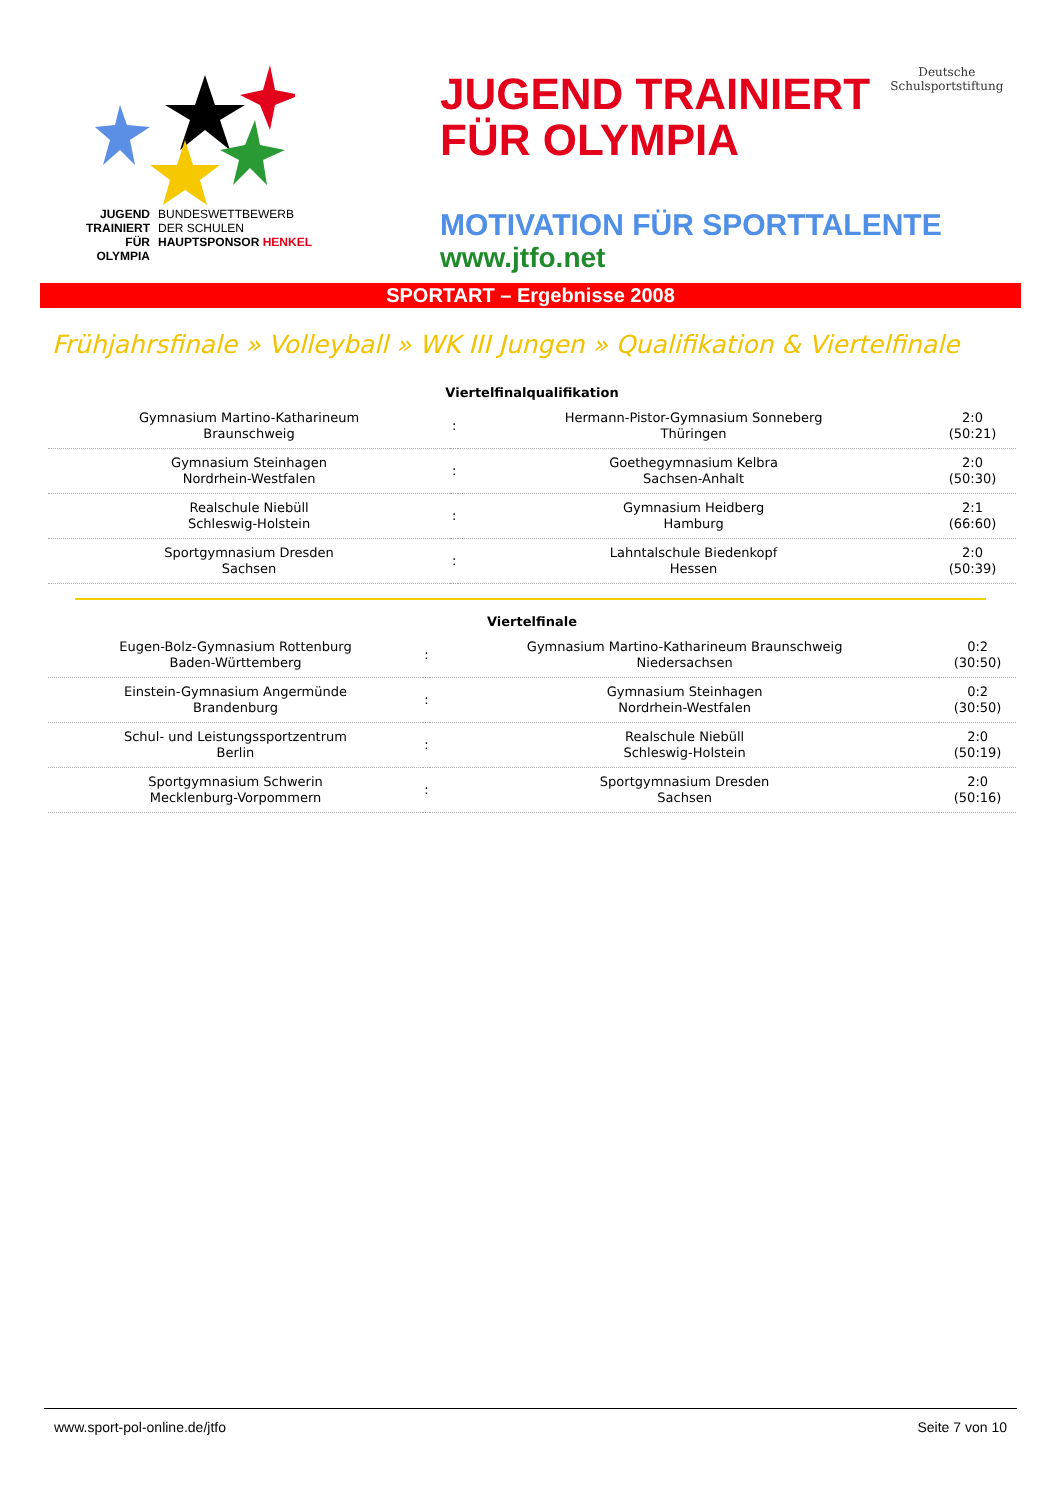JUGEND TRAINIERT FÜR OLYMPIA
BUNDESWETTBEWERB
DER SCHULEN
HAUPTSPONSOR HENKEL
JUGEND TRAINIERT
FÜR OLYMPIA
Deutsche
Schulsportstiftung
MOTIVATION FÜR SPORTTALENTE
www.jtfo.net
SPORTART – Ergebnisse 2008
Frühjahrsfinale » Volleyball » WK III Jungen » Qualifikation & Viertelfinale
| Viertelfinalqualifikation | | | |
| --- | --- | --- | --- |
| Gymnasium Martino-Katharineum Braunschweig | : | Hermann-Pistor-Gymnasium Sonneberg Thüringen | 2:0 (50:21) |
| Gymnasium Steinhagen Nordrhein-Westfalen | : | Goethegymnasium Kelbra Sachsen-Anhalt | 2:0 (50:30) |
| Realschule Niebüll Schleswig-Holstein | : | Gymnasium Heidberg Hamburg | 2:1 (66:60) |
| Sportgymnasium Dresden Sachsen | : | Lahntalschule Biedenkopf Hessen | 2:0 (50:39) |
| Viertelfinale | | | |
| --- | --- | --- | --- |
| Eugen-Bolz-Gymnasium Rottenburg Baden-Württemberg | : | Gymnasium Martino-Katharineum Braunschweig Niedersachsen | 0:2 (30:50) |
| Einstein-Gymnasium Angermünde Brandenburg | : | Gymnasium Steinhagen Nordrhein-Westfalen | 0:2 (30:50) |
| Schul- und Leistungssportzentrum Berlin | : | Realschule Niebüll Schleswig-Holstein | 2:0 (50:19) |
| Sportgymnasium Schwerin Mecklenburg-Vorpommern | : | Sportgymnasium Dresden Sachsen | 2:0 (50:16) |
www.sport-pol-online.de/jtfo Seite 7 von 10